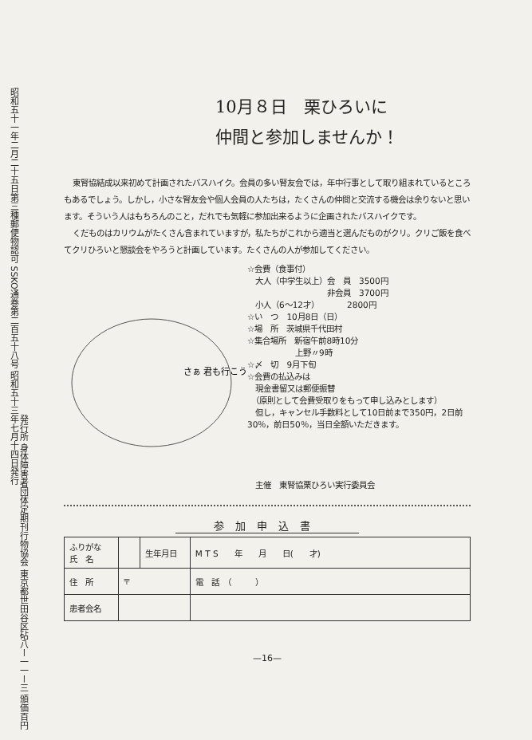昭和五十一年二月二十五日第三種郵便物認可 SSKO通巻第二百五十八号 昭和五十三年七月十四日発行
発行所 身体障害者団体定期刊行物協会 東京都世田谷区砧八ー一一ー三 頒価百円
10月８日　栗ひろいに
仲間と参加しませんか！
東腎協結成以来初めて計画されたバスハイク。会員の多い腎友会では，年中行事として取り組まれているところもあるでしょう。しかし，小さな腎友会や個人会員の人たちは，たくさんの仲間と交流する機会は余りないと思います。そういう人はもちろんのこと，だれでも気軽に参加出来るように企画されたバスハイクです。
くだものはカリウムがたくさん含まれていますが，私たちがこれから適当と選んだものがクリ。クリご飯を食べてクリひろいと懇談会をやろうと計画しています。たくさんの人が参加してください。
さぁ 君も行こう
☆会費（食事付）
　大人（中学生以上）会　員　3500円
　　　　　　　　　　非会員　3700円
　小人（6～12才）　　　　2800円
☆い　つ　10月8日（日）
☆場　所　茨城県千代田村
☆集合場所　新宿午前8時10分
　　　　　　上野〃9時
☆〆　切　9月下旬
☆会費の払込みは
　現金書留又は郵便振替
　（原則として会費受取りをもって申し込みとします）
　但し，キャンセル手数料として10日前まで350円，2日前30％，前日50％，当日全額いただきます。
主催　東腎協栗ひろい実行委員会
参加申込書
| ふりがな 氏 名 | | 生年月日 | M T S 年 月 日( 才) |
| 住 所 | 〒 | | 電 話 （ ） |
| 患者会名 | | | |
—16—